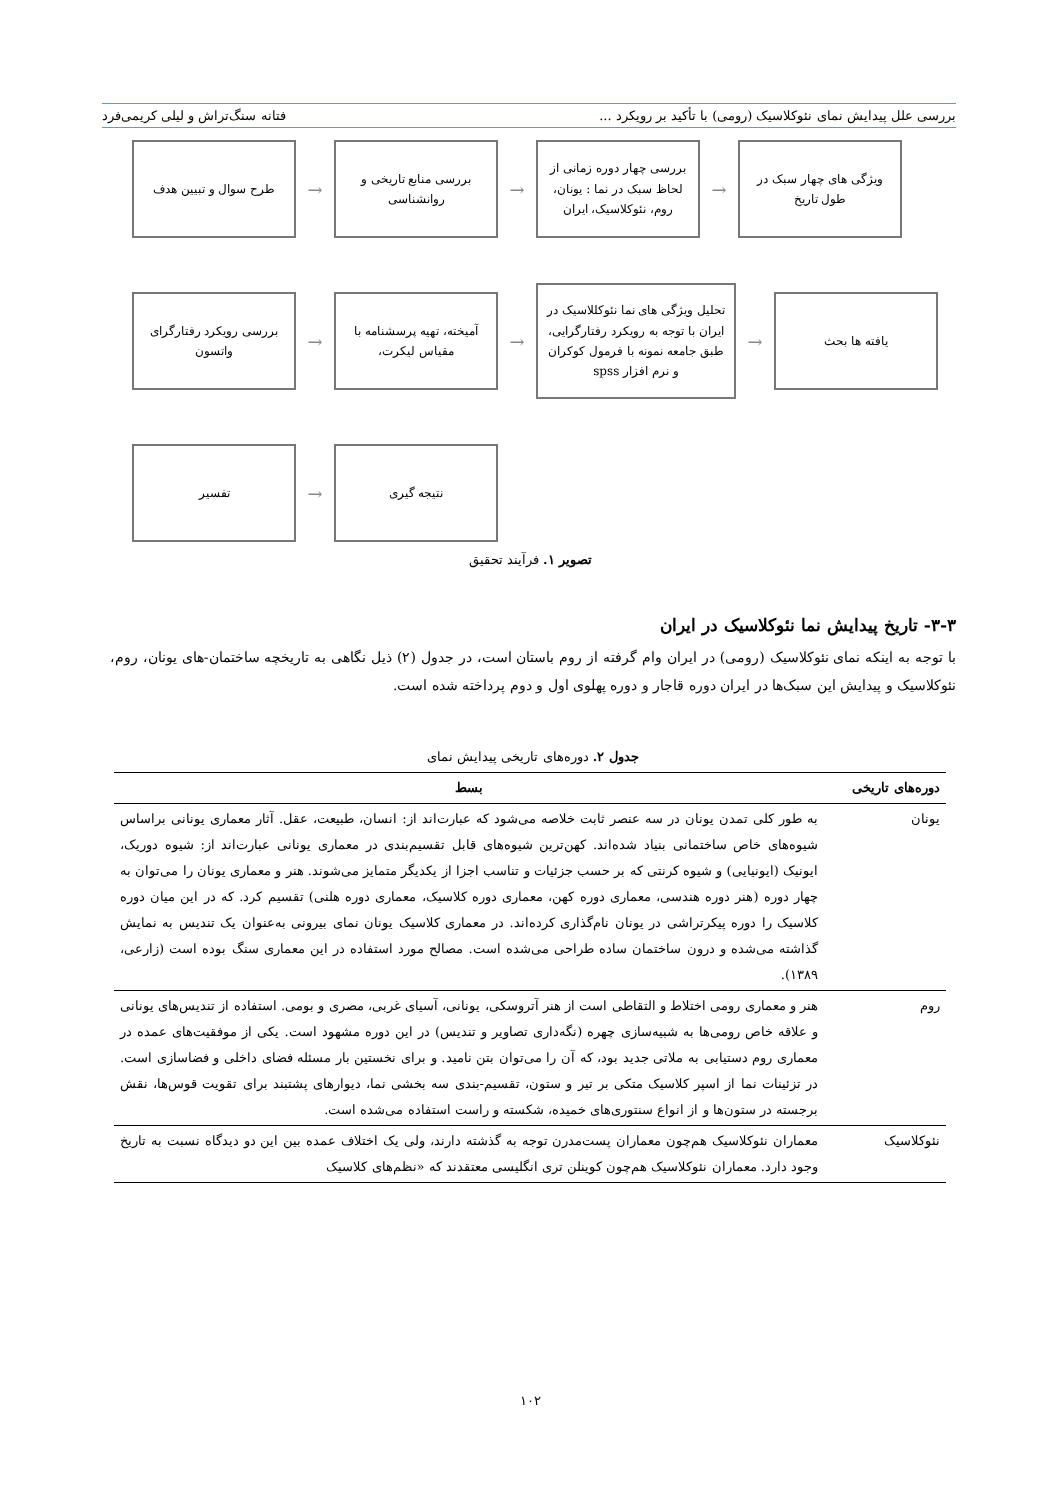بررسی علل پیدایش نمای نئوکلاسیک (رومی) با تأکید بر رویکرد ... فتانه سنگ‌تراش و لیلی کریمی‌فرد
ویژگی های چهار سبک در طول تاریخ
→
بررسی چهار دوره زمانی از لحاظ سبک در نما : یونان، روم، نئوکلاسیک، ایران
→
بررسی منابع تاریخی و روانشناسی
→
طرح سوال و تبیین هدف
یافته ها بحث
→
تحلیل ویژگی های نما نئوکللاسیک در ایران با توجه به رویکرد رفتارگرایی، طبق جامعه نمونه با فرمول کوکران و نرم افزار spss
→
آمیخته، تهیه پرسشنامه با مقیاس لیکرت،
→
بررسی رویکرد رفتارگرای واتسون
نتیجه گیری
→
تفسیر
تصویر ۱. فرآیند تحقیق
۳-۳- تاریخ پیدایش نما نئوکلاسیک در ایران
با توجه به اینکه نمای نئوکلاسیک (رومی) در ایران وام گرفته از روم باستان است، در جدول (۲) ذیل نگاهی به تاریخچه ساختمان-های یونان، روم، نئوکلاسیک و پیدایش این سبک‌ها در ایران دوره قاجار و دوره پهلوی اول و دوم پرداخته شده است.
جدول ۲. دوره‌های تاریخی پیدایش نمای
| دوره‌های تاریخی | بسط |
| --- | --- |
| یونان | به طور کلی تمدن یونان در سه عنصر ثابت خلاصه می‌شود که عبارت‌اند از: انسان، طبیعت، عقل. آثار معماری یونانی براساس شیوه‌های خاص ساختمانی بنیاد شده‌اند. کهن‌ترین شیوه‌های قابل تقسیم‌بندی در معماری یونانی عبارت‌اند از: شیوه دوریک، ایونیک (ایونیایی) و شیوه کرنتی که بر حسب جزئیات و تناسب اجزا از یکدیگر متمایز می‌شوند. هنر و معماری یونان را می‌توان به چهار دوره (هنر دوره هندسی، معماری دوره کهن، معماری دوره کلاسیک، معماری دوره هلنی) تقسیم کرد. که در این میان دوره کلاسیک را دوره پیکرتراشی در یونان نام‌گذاری کرده‌اند. در معماری کلاسیک یونان نمای بیرونی به‌عنوان یک تندیس به نمایش گذاشته می‌شده و درون ساختمان ساده طراحی می‌شده است. مصالح مورد استفاده در این معماری سنگ بوده است (زارعی، ۱۳۸۹). |
| روم | هنر و معماری رومی اختلاط و التقاطی است از هنر آتروسکی، یونانی، آسیای غربی، مصری و بومی. استفاده از تندیس‌های یونانی و علاقه خاص رومی‌ها به شبیه‌سازی چهره (نگه‌داری تصاویر و تندیس) در این دوره مشهود است. یکی از موفقیت‌های عمده در معماری روم دستیابی به ملاتی جدید بود، که آن را می‌توان بتن نامید. و برای نخستین بار مسئله فضای داخلی و فضاسازی است. در تزئینات نما از اسپر کلاسیک متکی بر تیر و ستون، تقسیم-بندی سه بخشی نما، دیوارهای پشتبند برای تقویت قوس‌ها، نقش برجسته در ستون‌ها و از انواع سنتوری‌های خمیده، شکسته و راست استفاده می‌شده است. |
| نئوکلاسیک | معماران نئوکلاسیک هم‌چون معماران پست‌مدرن توجه به گذشته دارند، ولی یک اختلاف عمده بین این دو دیدگاه نسبت به تاریخ وجود دارد. معماران نئوکلاسیک هم‌چون کوینلن تری انگلیسی معتقدند که «نظم‌های کلاسیک |
۱۰۲